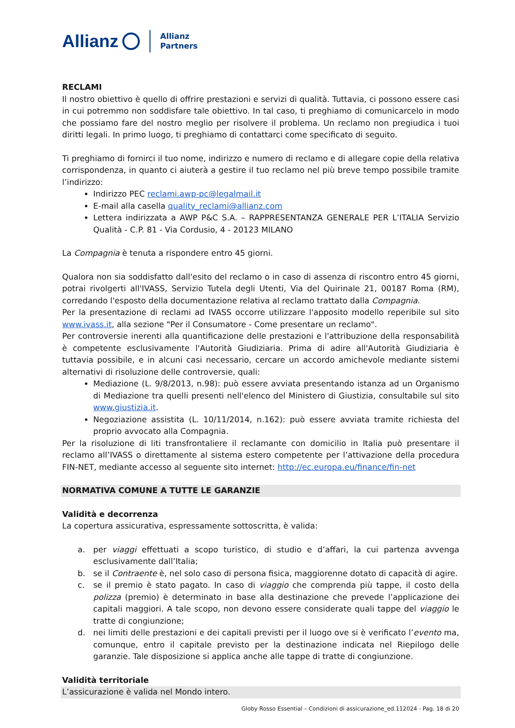Allianz Allianz
Partners
RECLAMI
Il nostro obiettivo è quello di offrire prestazioni e servizi di qualità. Tuttavia, ci possono essere casi in cui potremmo non soddisfare tale obiettivo. In tal caso, ti preghiamo di comunicarcelo in modo che possiamo fare del nostro meglio per risolvere il problema. Un reclamo non pregiudica i tuoi diritti legali. In primo luogo, ti preghiamo di contattarci come specificato di seguito.
Ti preghiamo di fornirci il tuo nome, indirizzo e numero di reclamo e di allegare copie della relativa corrispondenza, in quanto ci aiuterà a gestire il tuo reclamo nel più breve tempo possibile tramite l’indirizzo:
Indirizzo PEC reclami.awp-pc@legalmail.it
E-mail alla casella quality_reclami@allianz.com
Lettera indirizzata a AWP P&C S.A. – RAPPRESENTANZA GENERALE PER L’ITALIA Servizio Qualità - C.P. 81 - Via Cordusio, 4 - 20123 MILANO
La Compagnia è tenuta a rispondere entro 45 giorni.
Qualora non sia soddisfatto dall'esito del reclamo o in caso di assenza di riscontro entro 45 giorni, potrai rivolgerti all'IVASS, Servizio Tutela degli Utenti, Via del Quirinale 21, 00187 Roma (RM), corredando l'esposto della documentazione relativa al reclamo trattato dalla Compagnia.
Per la presentazione di reclami ad IVASS occorre utilizzare l'apposito modello reperibile sul sito www.ivass.it, alla sezione "Per il Consumatore - Come presentare un reclamo".
Per controversie inerenti alla quantificazione delle prestazioni e l'attribuzione della responsabilità è competente esclusivamente l'Autorità Giudiziaria. Prima di adire all'Autorità Giudiziaria è tuttavia possibile, e in alcuni casi necessario, cercare un accordo amichevole mediante sistemi alternativi di risoluzione delle controversie, quali:
Mediazione (L. 9/8/2013, n.98): può essere avviata presentando istanza ad un Organismo di Mediazione tra quelli presenti nell'elenco del Ministero di Giustizia, consultabile sul sito www.giustizia.it.
Negoziazione assistita (L. 10/11/2014, n.162): può essere avviata tramite richiesta del proprio avvocato alla Compagnia.
Per la risoluzione di liti transfrontaliere il reclamante con domicilio in Italia può presentare il reclamo all’IVASS o direttamente al sistema estero competente per l’attivazione della procedura FIN-NET, mediante accesso al seguente sito internet: http://ec.europa.eu/finance/fin-net
NORMATIVA COMUNE A TUTTE LE GARANZIE
Validità e decorrenza
La copertura assicurativa, espressamente sottoscritta, è valida:
a. per viaggi effettuati a scopo turistico, di studio e d’affari, la cui partenza avvenga esclusivamente dall’Italia;
b. se il Contraente è, nel solo caso di persona fisica, maggiorenne dotato di capacità di agire.
c. se il premio è stato pagato. In caso di viaggio che comprenda più tappe, il costo della polizza (premio) è determinato in base alla destinazione che prevede l’applicazione dei capitali maggiori. A tale scopo, non devono essere considerate quali tappe del viaggio le tratte di congiunzione;
d. nei limiti delle prestazioni e dei capitali previsti per il luogo ove si è verificato l’evento ma, comunque, entro il capitale previsto per la destinazione indicata nel Riepilogo delle garanzie. Tale disposizione si applica anche alle tappe di tratte di congiunzione.
Validità territoriale
L’assicurazione è valida nel Mondo intero.
Globy Rosso Essential – Condizioni di assicurazione_ed.112024 - Pag. 18 di 20